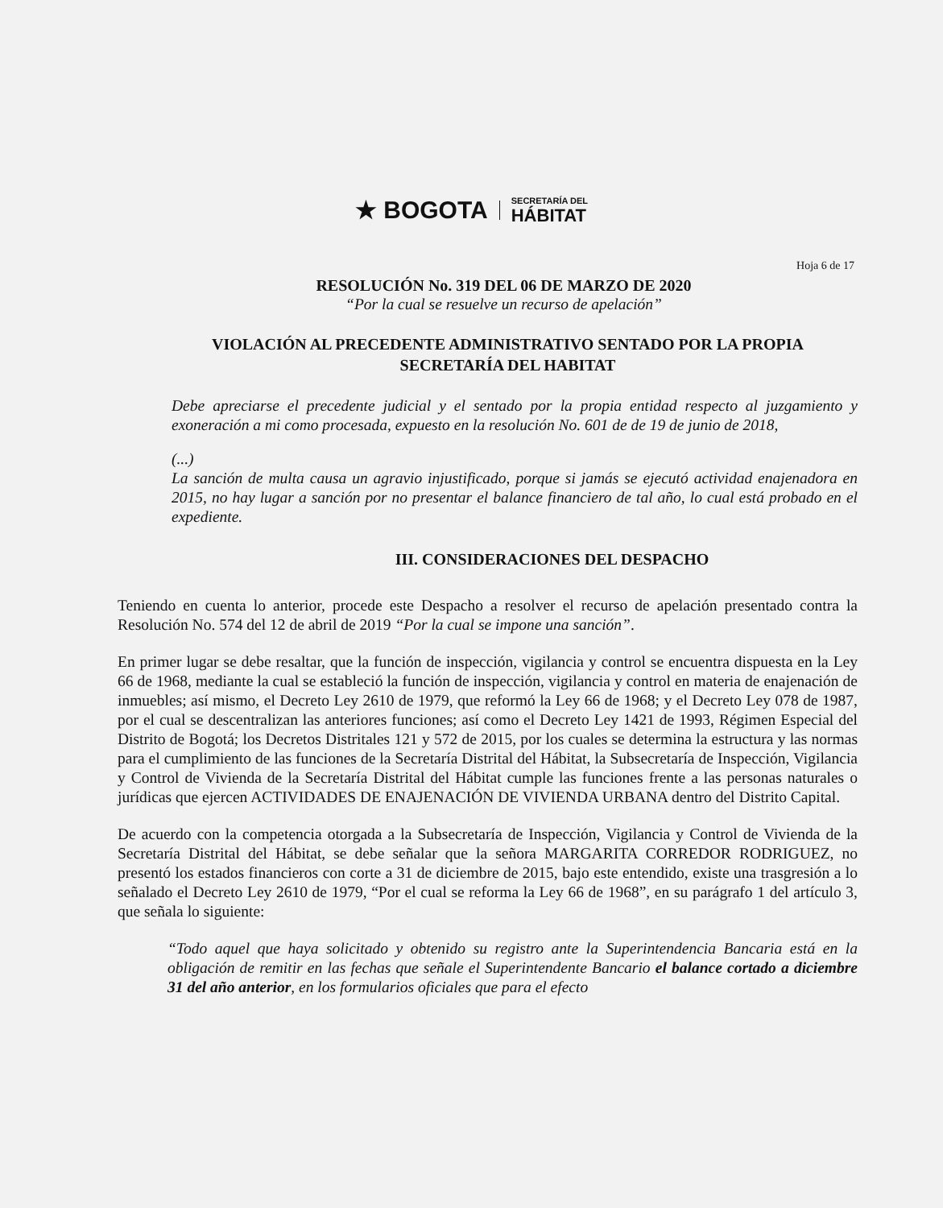★ BOGOTA SECRETARÍA DEL
HÁBITAT
Hoja 6 de 17
RESOLUCIÓN No. 319 DEL 06 DE MARZO DE 2020
“Por la cual se resuelve un recurso de apelación”
VIOLACIÓN AL PRECEDENTE ADMINISTRATIVO SENTADO POR LA PROPIA SECRETARÍA DEL HABITAT
Debe apreciarse el precedente judicial y el sentado por la propia entidad respecto al juzgamiento y exoneración a mi como procesada, expuesto en la resolución No. 601 de de 19 de junio de 2018,
(...)
La sanción de multa causa un agravio injustificado, porque si jamás se ejecutó actividad enajenadora en 2015, no hay lugar a sanción por no presentar el balance financiero de tal año, lo cual está probado en el expediente.
III. CONSIDERACIONES DEL DESPACHO
Teniendo en cuenta lo anterior, procede este Despacho a resolver el recurso de apelación presentado contra la Resolución No. 574 del 12 de abril de 2019 “Por la cual se impone una sanción”.
En primer lugar se debe resaltar, que la función de inspección, vigilancia y control se encuentra dispuesta en la Ley 66 de 1968, mediante la cual se estableció la función de inspección, vigilancia y control en materia de enajenación de inmuebles; así mismo, el Decreto Ley 2610 de 1979, que reformó la Ley 66 de 1968; y el Decreto Ley 078 de 1987, por el cual se descentralizan las anteriores funciones; así como el Decreto Ley 1421 de 1993, Régimen Especial del Distrito de Bogotá; los Decretos Distritales 121 y 572 de 2015, por los cuales se determina la estructura y las normas para el cumplimiento de las funciones de la Secretaría Distrital del Hábitat, la Subsecretaría de Inspección, Vigilancia y Control de Vivienda de la Secretaría Distrital del Hábitat cumple las funciones frente a las personas naturales o jurídicas que ejercen ACTIVIDADES DE ENAJENACIÓN DE VIVIENDA URBANA dentro del Distrito Capital.
De acuerdo con la competencia otorgada a la Subsecretaría de Inspección, Vigilancia y Control de Vivienda de la Secretaría Distrital del Hábitat, se debe señalar que la señora MARGARITA CORREDOR RODRIGUEZ, no presentó los estados financieros con corte a 31 de diciembre de 2015, bajo este entendido, existe una trasgresión a lo señalado el Decreto Ley 2610 de 1979, “Por el cual se reforma la Ley 66 de 1968”, en su parágrafo 1 del artículo 3, que señala lo siguiente:
“Todo aquel que haya solicitado y obtenido su registro ante la Superintendencia Bancaria está en la obligación de remitir en las fechas que señale el Superintendente Bancario el balance cortado a diciembre 31 del año anterior, en los formularios oficiales que para el efecto